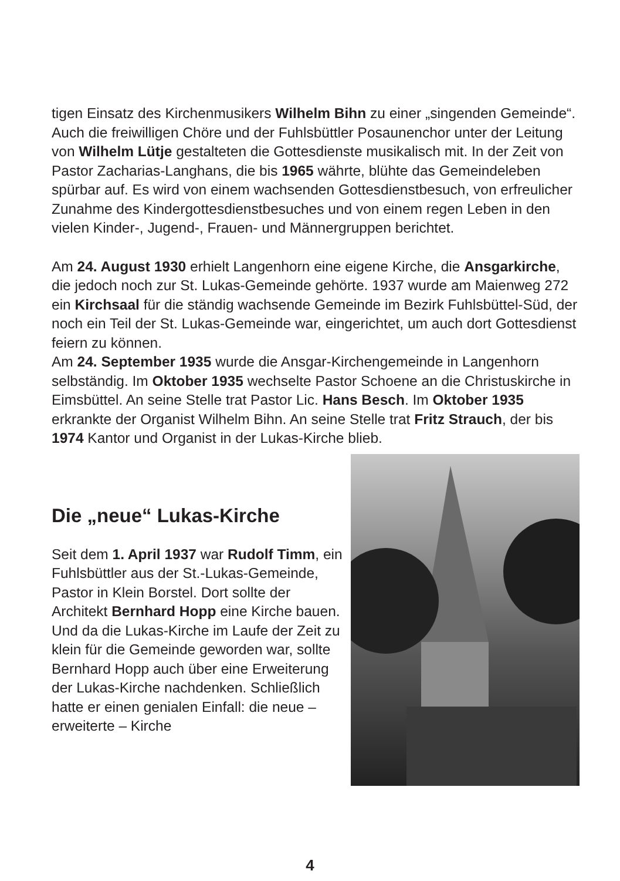tigen Einsatz des Kirchenmusikers Wilhelm Bihn zu einer „singenden Gemeinde“. Auch die freiwilligen Chöre und der Fuhlsbüttler Posaunen­chor unter der Leitung von Wilhelm Lütje gestalteten die Gottesdienste musikalisch mit. In der Zeit von Pastor Zacharias-Langhans, die bis 1965 währte, blühte das Gemeindeleben spürbar auf. Es wird von einem wachsenden Gottesdienstbesuch, von erfreulicher Zunahme des Kindergottesdienstbesuches und von einem regen Leben in den vielen Kinder-, Jugend-, Frauen- und Männergruppen berichtet.
Am 24. August 1930 erhielt Langenhorn eine eigene Kirche, die Ansgar­kirche, die jedoch noch zur St. Lukas-Gemeinde gehörte. 1937 wurde am Maienweg 272 ein Kirchsaal für die ständig wachsende Gemeinde im Bezirk Fuhlsbüttel-Süd, der noch ein Teil der St. Lukas-Gemeinde war, eingerichtet, um auch dort Gottesdienst feiern zu können.
Am 24. September 1935 wurde die Ansgar-Kirchengemeinde in Langen­horn selbständig. Im Oktober 1935 wechselte Pastor Schoene an die Christuskirche in Eimsbüttel. An seine Stelle trat Pastor Lic. Hans Besch. Im Oktober 1935 erkrankte der Organist Wilhelm Bihn. An seine Stelle trat Fritz Strauch, der bis 1974 Kantor und Organist in der Lukas-Kirche blieb.
Die „neue“ Lukas-Kirche
Seit dem 1. April 1937 war Rudolf Timm, ein Fuhlsbüttler aus der St.-Lukas-Gemeinde, Pastor in Klein Borstel. Dort sollte der Architekt Bernhard Hopp eine Kirche bauen. Und da die Lukas-Kirche im Laufe der Zeit zu klein für die Gemeinde geworden war, sollte Bernhard Hopp auch über eine Erweiterung der Lukas-Kirche nachdenken. Schließlich hatte er einen genialen Einfall: die neue – erweiterte – Kirche
4